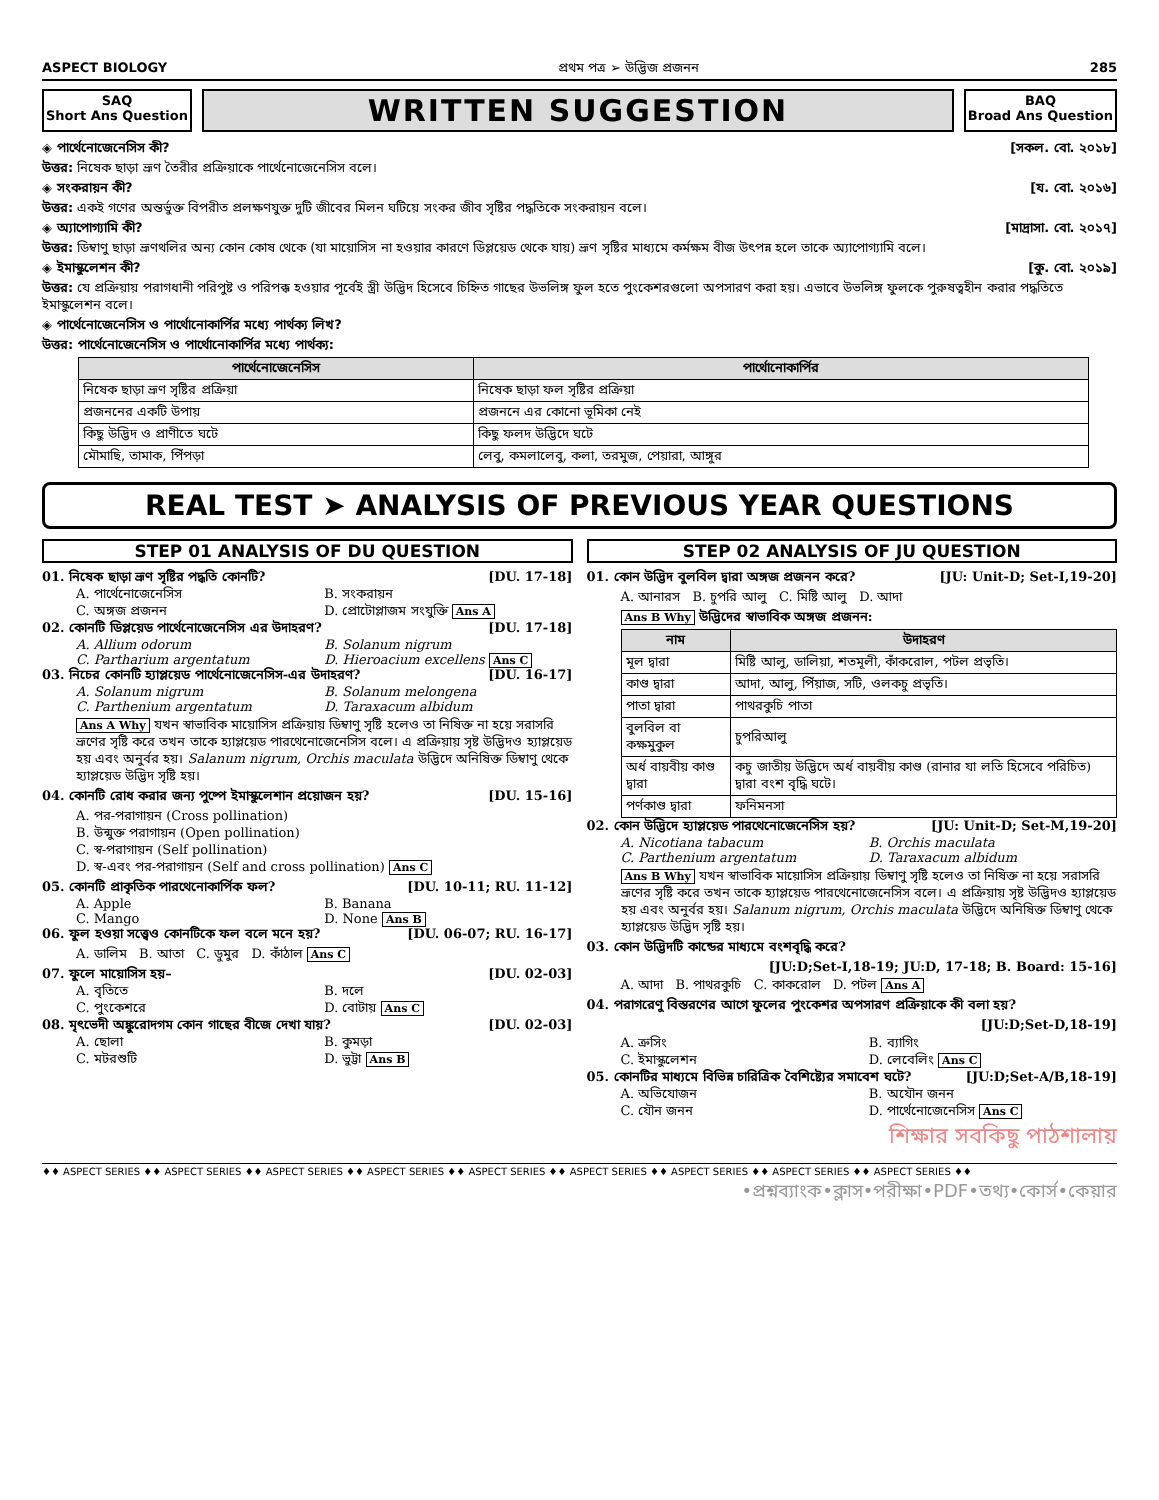ASPECT BIOLOGY প্রথম পত্র ➢ উদ্ভিজ প্রজনন 285
SAQ
Short Ans Question
WRITTEN SUGGESTION
BAQ
Broad Ans Question
◈ পার্থেনোজেনেসিস কী? [সকল. বো. ২০১৮]
উত্তর: নিষেক ছাড়া ভ্রূণ তৈরীর প্রক্রিয়াকে পার্থেনোজেনেসিস বলে।
◈ সংকরায়ন কী? [য. বো. ২০১৬]
উত্তর: একই গণের অন্তর্ভুক্ত বিপরীত প্রলক্ষণযুক্ত দুটি জীবের মিলন ঘটিয়ে সংকর জীব সৃষ্টির পদ্ধতিকে সংকরায়ন বলে।
◈ অ্যাপোগ্যামি কী? [মাদ্রাসা. বো. ২০১৭]
উত্তর: ডিম্বাণু ছাড়া ভ্রূণথলির অন্য কোন কোষ থেকে (যা মায়োসিস না হওয়ার কারণে ডিপ্লয়েড থেকে যায়) ভ্রূণ সৃষ্টির মাধ্যমে কর্মক্ষম বীজ উৎপন্ন হলে তাকে অ্যাপোগ্যামি বলে।
◈ ইমাস্কুলেশন কী? [কু. বো. ২০১৯]
উত্তর: যে প্রক্রিয়ায় পরাগধানী পরিপুষ্ট ও পরিপক্ক হওয়ার পূর্বেই স্ত্রী উদ্ভিদ হিসেবে চিহ্নিত গাছের উভলিঙ্গ ফুল হতে পুংকেশরগুলো অপসারণ করা হয়। এভাবে উভলিঙ্গ ফুলকে পুরুষত্বহীন করার পদ্ধতিতে ইমাস্কুলেশন বলে।
◈ পার্থেনোজেনেসিস ও পার্থোনোকার্পির মধ্যে পার্থক্য লিখ?
উত্তর: পার্থেনোজেনেসিস ও পার্থোনোকার্পির মধ্যে পার্থক্য:
| পার্থেনোজেনেসিস | পার্থোনোকার্পির |
| --- | --- |
| নিষেক ছাড়া ভ্রূণ সৃষ্টির প্রক্রিয়া | নিষেক ছাড়া ফল সৃষ্টির প্রক্রিয়া |
| প্রজননের একটি উপায় | প্রজননে এর কোনো ভূমিকা নেই |
| কিছু উদ্ভিদ ও প্রাণীতে ঘটে | কিছু ফলদ উদ্ভিদে ঘটে |
| মৌমাছি, তামাক, পিঁপড়া | লেবু, কমলালেবু, কলা, তরমুজ, পেয়ারা, আঙ্গুর |
REAL TEST ➤ ANALYSIS OF PREVIOUS YEAR QUESTIONS
STEP 01 ANALYSIS OF DU QUESTION
01. নিষেক ছাড়া ভ্রূণ সৃষ্টির পদ্ধতি কোনটি? [DU. 17-18]
A. পার্থেনোজেনেসিস B. সংকরায়ন C. অঙ্গজ প্রজনন D. প্রোটোপ্লাজম সংযুক্তি Ans A
02. কোনটি ডিপ্লয়েড পার্থেনোজেনেসিস এর উদাহরণ? [DU. 17-18]
A. Allium odorum B. Solanum nigrum C. Partharium argentatum D. Hieroacium excellens Ans C
03. নিচের কোনটি হ্যাপ্লয়েড পার্থেনোজেনেসিস-এর উদাহরণ? [DU. 16-17]
A. Solanum nigrum B. Solanum melongena C. Parthenium argentatum D. Taraxacum albidum
Ans A Why যখন স্বাভাবিক মায়োসিস প্রক্রিয়ায় ডিম্বাণু সৃষ্টি হলেও তা নিষিক্ত না হয়ে সরাসরি ভ্রূণের সৃষ্টি করে তখন তাকে হ্যাপ্লয়েড পারথেনোজেনেসিস বলে। এ প্রক্রিয়ায় সৃষ্ট উদ্ভিদও হ্যাপ্লয়েড হয় এবং অনুর্বর হয়। Salanum nigrum, Orchis maculata উদ্ভিদে অনিষিক্ত ডিম্বাণু থেকে হ্যাপ্লয়েড উদ্ভিদ সৃষ্টি হয়।
04. কোনটি রোধ করার জন্য পুষ্পে ইমাস্কুলেশান প্রয়োজন হয়? [DU. 15-16]
A. পর-পরাগায়ন (Cross pollination)
B. উন্মুক্ত পরাগায়ন (Open pollination)
C. স্ব-পরাগায়ন (Self pollination)
D. স্ব-এবং পর-পরাগায়ন (Self and cross pollination) Ans C
05. কোনটি প্রাকৃতিক পারথেনোকার্পিক ফল? [DU. 10-11; RU. 11-12]
A. Apple B. Banana C. Mango D. None Ans B
06. ফুল হওয়া সত্ত্বেও কোনটিকে ফল বলে মনে হয়? [DU. 06-07; RU. 16-17]
A. ডালিম B. আতা C. ডুমুর D. কাঁঠাল Ans C
07. ফুলে মায়োসিস হয়– [DU. 02-03]
A. বৃতিতে B. দলে C. পুংকেশরে D. বোটায় Ans C
08. মৃৎভেদী অঙ্কুরোদগম কোন গাছের বীজে দেখা যায়? [DU. 02-03]
A. ছোলা B. কুমড়া C. মটরশুটি D. ভুট্টা Ans B
STEP 02 ANALYSIS OF JU QUESTION
01. কোন উদ্ভিদ বুলবিল দ্বারা অঙ্গজ প্রজনন করে? [JU: Unit-D; Set-I,19-20]
A. আনারস B. চুপরি আলু C. মিষ্টি আলু D. আদা
Ans B Why উদ্ভিদের স্বাভাবিক অঙ্গজ প্রজনন:
| নাম | উদাহরণ |
| --- | --- |
| মূল দ্বারা | মিষ্টি আলু, ডালিয়া, শতমূলী, কাঁকরোল, পটল প্রভৃতি। |
| কাণ্ড দ্বারা | আদা, আলু, পিঁয়াজ, সটি, ওলকচু প্রভৃতি। |
| পাতা দ্বারা | পাথরকুচি পাতা |
| বুলবিল বা কক্ষমুকুল | চুপরিআলু |
| অর্ধ বায়বীয় কাণ্ড দ্বারা | কচু জাতীয় উদ্ভিদে অর্ধ বায়বীয় কাণ্ড (রানার যা লতি হিসেবে পরিচিত) দ্বারা বংশ বৃদ্ধি ঘটে। |
| পর্ণকাণ্ড দ্বারা | ফনিমনসা |
02. কোন উদ্ভিদে হ্যাপ্লয়েড পারথেনোজেনেসিস হয়? [JU: Unit-D; Set-M,19-20]
A. Nicotiana tabacum B. Orchis maculata C. Parthenium argentatum D. Taraxacum albidum
Ans B Why যখন স্বাভাবিক মায়োসিস প্রক্রিয়ায় ডিম্বাণু সৃষ্টি হলেও তা নিষিক্ত না হয়ে সরাসরি ভ্রূণের সৃষ্টি করে তখন তাকে হ্যাপ্লয়েড পারথেনোজেনেসিস বলে। এ প্রক্রিয়ায় সৃষ্ট উদ্ভিদও হ্যাপ্লয়েড হয় এবং অনুর্বর হয়। Salanum nigrum, Orchis maculata উদ্ভিদে অনিষিক্ত ডিম্বাণু থেকে হ্যাপ্লয়েড উদ্ভিদ সৃষ্টি হয়।
03. কোন উদ্ভিদটি কান্ডের মাধ্যমে বংশবৃদ্ধি করে?
[JU:D;Set-I,18-19; JU:D, 17-18; B. Board: 15-16]
A. আদা B. পাথরকুচি C. কাকরোল D. পটল Ans A
04. পরাগরেণু বিস্তরণের আগে ফুলের পুংকেশর অপসারণ প্রক্রিয়াকে কী বলা হয়?
[JU:D;Set-D,18-19]
A. ক্রসিং B. ব্যাগিং C. ইমাস্কুলেশন D. লেবেলিং Ans C
05. কোনটির মাধ্যমে বিভিন্ন চারিত্রিক বৈশিষ্ট্যের সমাবেশ ঘটে? [JU:D;Set-A/B,18-19]
A. অভিযোজন B. অযৌন জনন C. যৌন জনন D. পার্থেনোজেনেসিস Ans C
শিক্ষার সবকিছু পাঠশালায়
♦♦ ASPECT SERIES ♦♦ ASPECT SERIES ♦♦ ASPECT SERIES ♦♦ ASPECT SERIES ♦♦ ASPECT SERIES ♦♦ ASPECT SERIES ♦♦ ASPECT SERIES ♦♦ ASPECT SERIES ♦♦ ASPECT SERIES ♦♦
•প্রশ্নব্যাংক•ক্লাস•পরীক্ষা•PDF•তথ্য•কোর্স•কেয়ার